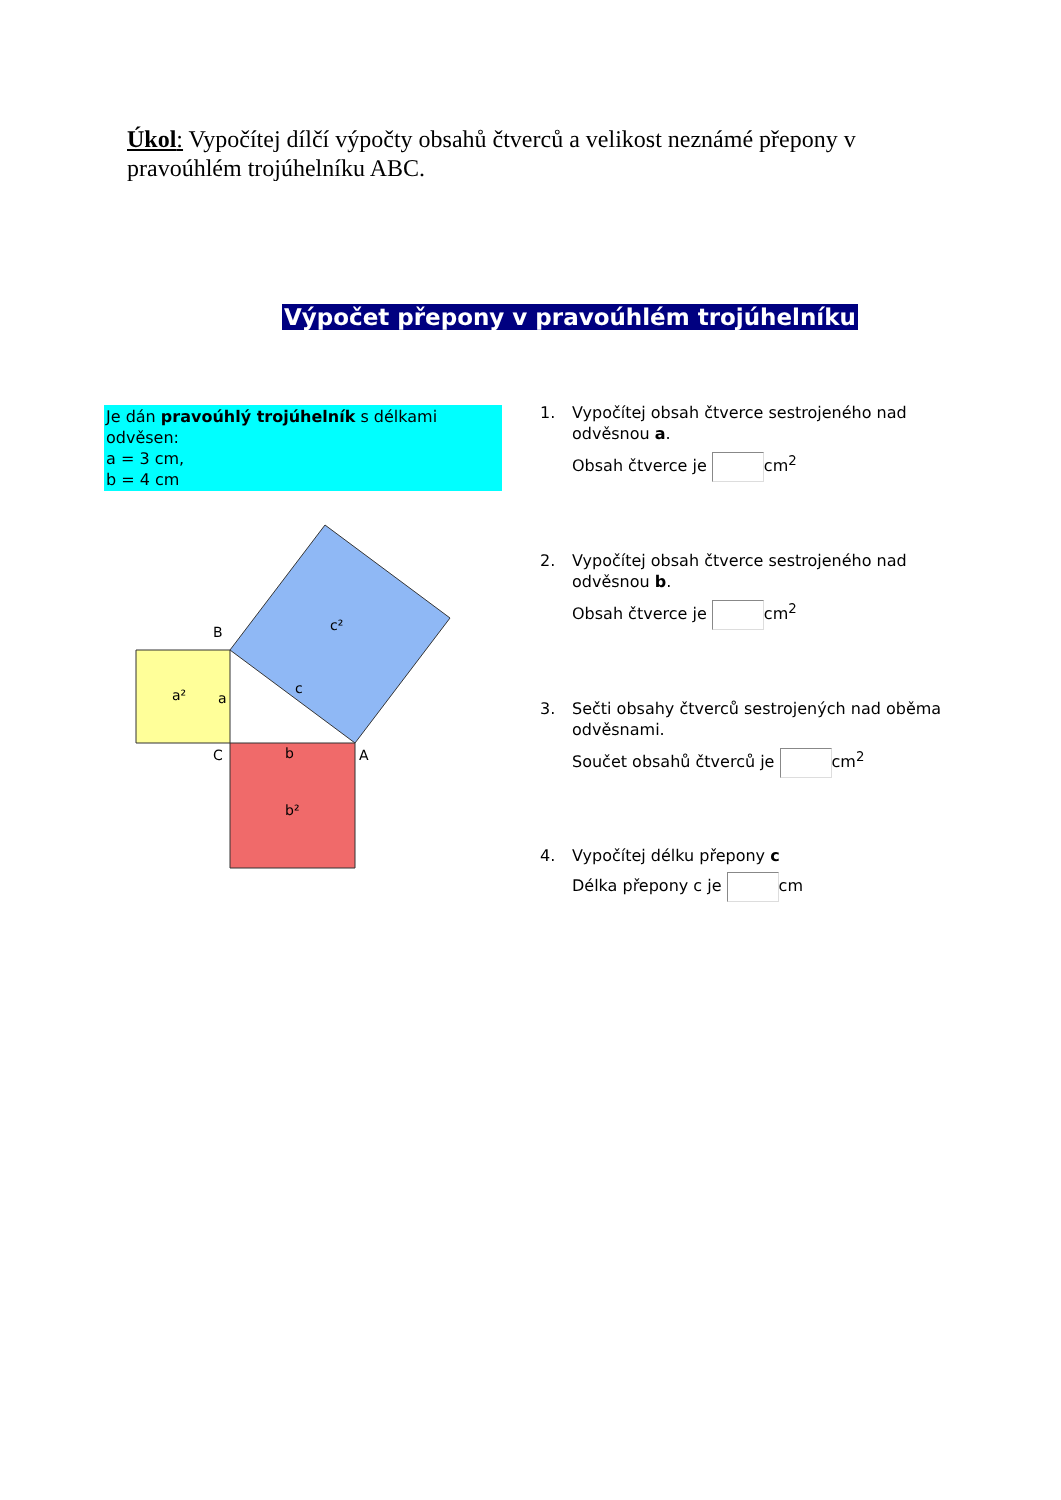Úkol: Vypočítej dílčí výpočty obsahů čtverců a velikost neznámé přepony v pravoúhlém trojúhelníku ABC.
Výpočet přepony v pravoúhlém trojúhelníku
Je dán pravoúhlý trojúhelník s délkami odvěsen:
a = 3 cm,
b = 4 cm
a²
a
c²
c
B
C
A
b
b²
1. Vypočítej obsah čtverce sestrojeného nad
odvěsnou a.
Obsah čtverce je cm<sup>2</sup>
2. Vypočítej obsah čtverce sestrojeného nad
odvěsnou b.
Obsah čtverce je cm<sup>2</sup>
3. Sečti obsahy čtverců sestrojených nad oběma
odvěsnami.
Součet obsahů čtverců je cm<sup>2</sup>
4. Vypočítej délku přepony c
Délka přepony c je cm